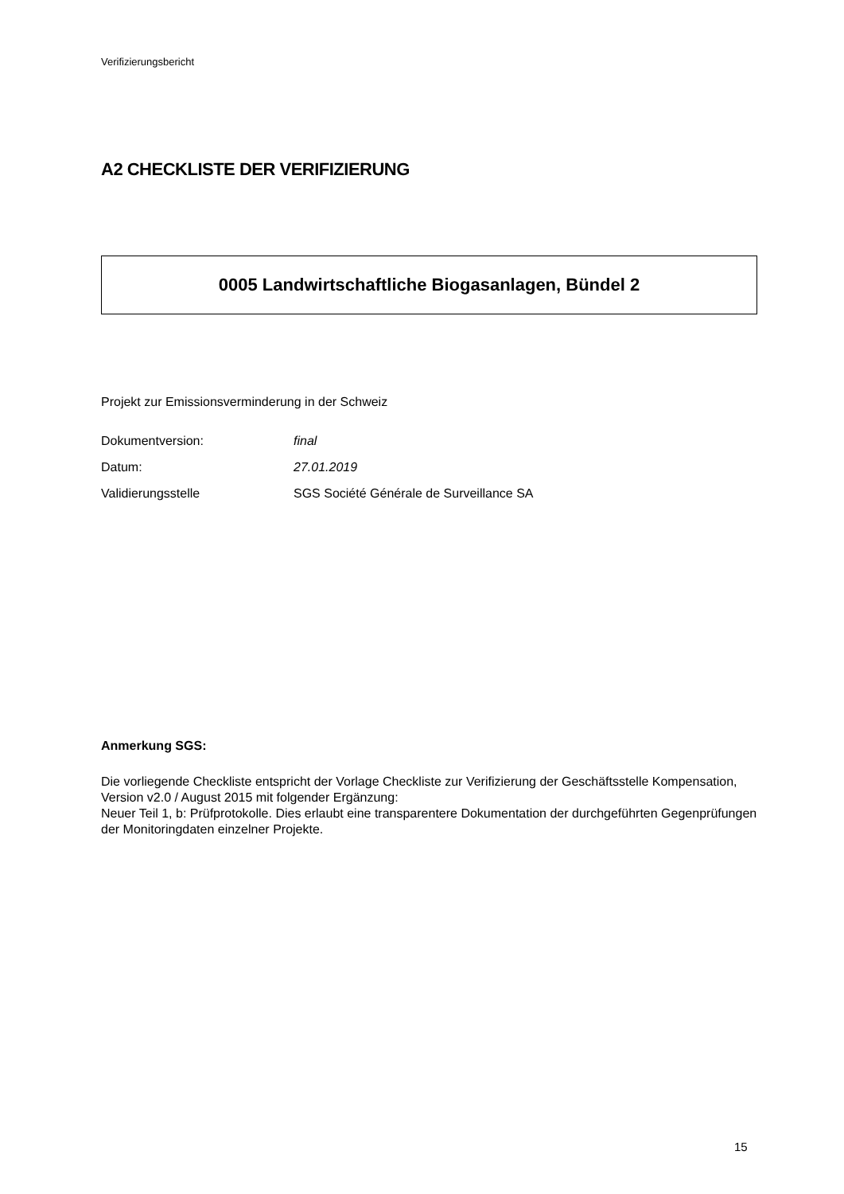Verifizierungsbericht
A2 CHECKLISTE DER VERIFIZIERUNG
0005 Landwirtschaftliche Biogasanlagen, Bündel 2
Projekt zur Emissionsverminderung in der Schweiz
Dokumentversion: final
Datum: 27.01.2019
Validierungsstelle SGS Société Générale de Surveillance SA
Anmerkung SGS:
Die vorliegende Checkliste entspricht der Vorlage Checkliste zur Verifizierung der Geschäftsstelle Kompensation, Version v2.0 / August 2015 mit folgender Ergänzung:
Neuer Teil 1, b: Prüfprotokolle. Dies erlaubt eine transparentere Dokumentation der durchgeführten Gegenprüfungen der Monitoringdaten einzelner Projekte.
15